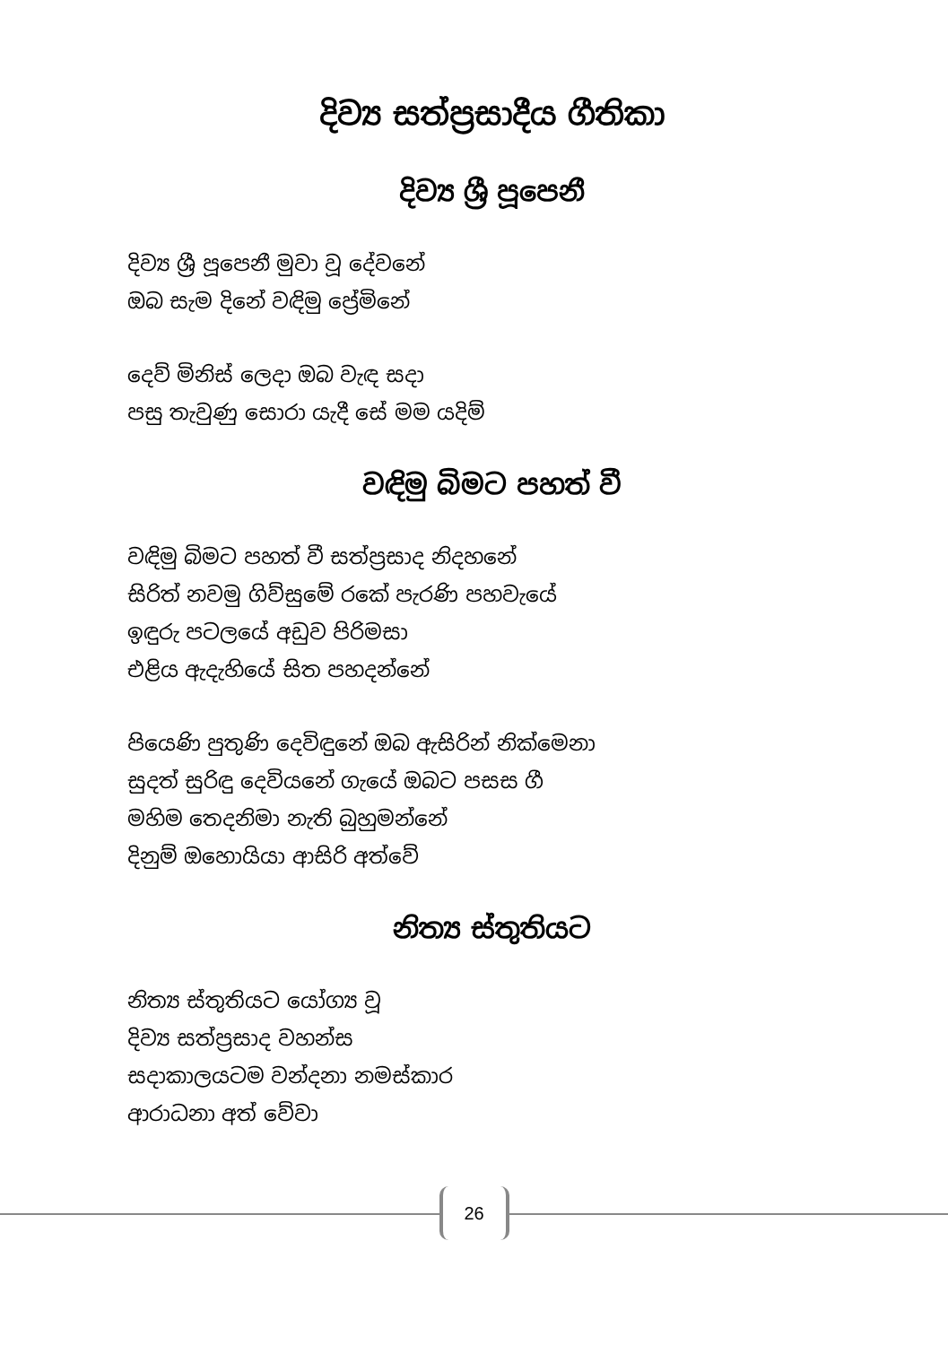දිව්‍ය සත්ප්‍රසාදීය ගීතිකා
දිව්‍ය ශ්‍රී පූපෙනී
දිව්‍ය ශ්‍රී පූපෙනී මුවා වූ දේවනේ
ඔබ සැම දිනේ වඳිමු ප්‍රේමිනේ
දෙව් මිනිස් ලෙදා ඔබ වැඳ සදා
පසු තැවුණු සොරා යැදී සේ මම යදිම්
වඳිමු බිමට පහත් වී
වඳිමු බිමට පහත් වී සත්ප්‍රසාද නිදහනේ
සිරිත් නවමු ගිව්සුමේ රකේ පැරණි පහවැයේ
ඉඳුරු පටලයේ අඩුව පිරිමසා
එළිය ඇදැහියේ සිත පහදන්නේ
පියෙණි පුතුණි දෙවිඳුනේ ඔබ ඇසිරින් නික්මෙනා
සුදත් සුරිඳු දෙවියනේ ගැයේ ඔබට පසස ගී
මහිම තෙදනිමා නැති බුහුමන්නේ
දිනුම් ඔහොයියා ආසිරි අත්වේ
නිත්‍ය ස්තුතියට
නිත්‍ය ස්තුතියට යෝග්‍ය වූ
දිව්‍ය සත්ප්‍රසාද වහන්ස
සදාකාලයටම වන්දනා නමස්කාර
ආරාධනා අත් වේවා
26